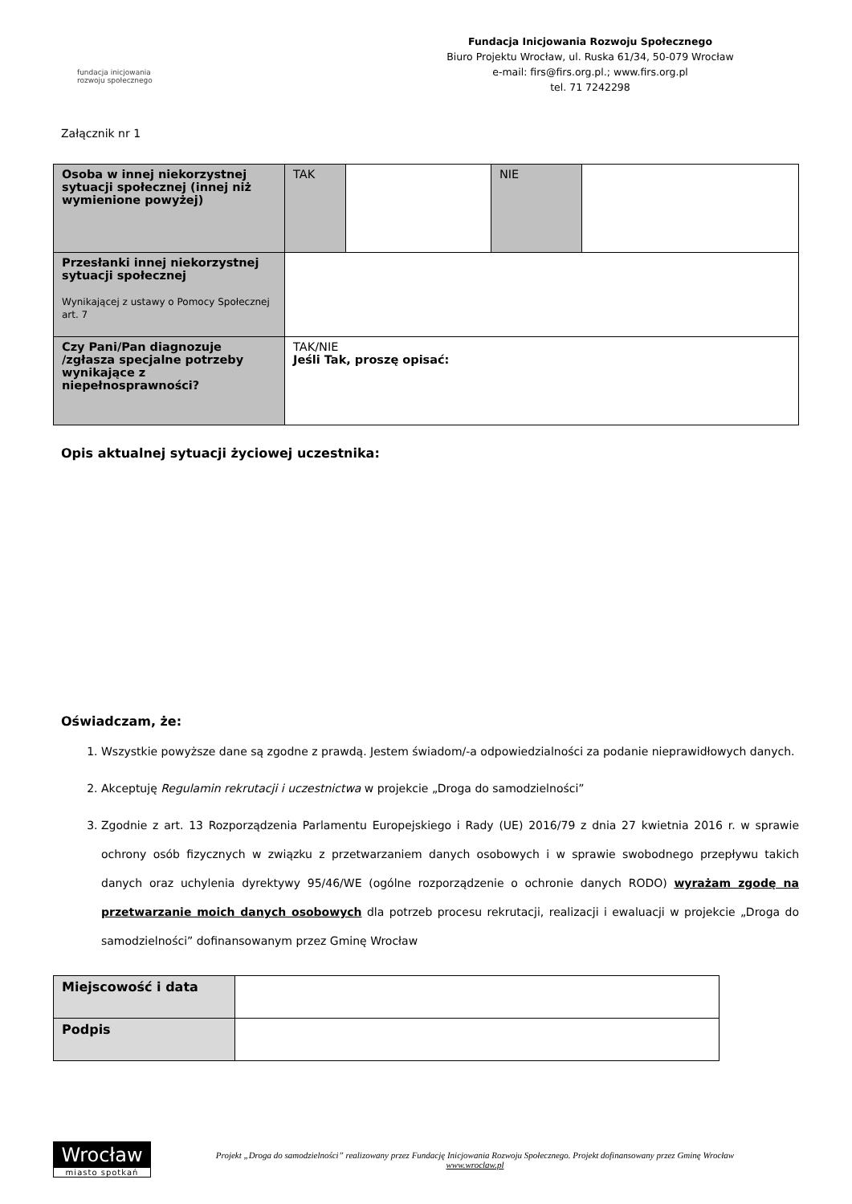fundacja inicjowania
rozwoju społecznego
Fundacja Inicjowania Rozwoju Społecznego
Biuro Projektu Wrocław, ul. Ruska 61/34, 50-079 Wrocław
e-mail: firs@firs.org.pl.; www.firs.org.pl
tel. 71 7242298
Załącznik nr 1
| Osoba w innej niekorzystnej sytuacji społecznej (innej niż wymienione powyżej) | TAK | | NIE | |
| Przesłanki innej niekorzystnej sytuacji społecznej Wynikającej z ustawy o Pomocy Społecznej art. 7 | | | | |
| Czy Pani/Pan diagnozuje /zgłasza specjalne potrzeby wynikające z niepełnosprawności? | TAK/NIE Jeśli Tak, proszę opisać: | | | |
Opis aktualnej sytuacji życiowej uczestnika:
Oświadczam, że:
1. Wszystkie powyższe dane są zgodne z prawdą. Jestem świadom/-a odpowiedzialności za podanie nieprawidłowych danych.
2. Akceptuję Regulamin rekrutacji i uczestnictwa w projekcie „Droga do samodzielności”
3. Zgodnie z art. 13 Rozporządzenia Parlamentu Europejskiego i Rady (UE) 2016/79 z dnia 27 kwietnia 2016 r. w sprawie ochrony osób fizycznych w związku z przetwarzaniem danych osobowych i w sprawie swobodnego przepływu takich danych oraz uchylenia dyrektywy 95/46/WE (ogólne rozporządzenie o ochronie danych RODO) wyrażam zgodę na przetwarzanie moich danych osobowych dla potrzeb procesu rekrutacji, realizacji i ewaluacji w projekcie „Droga do samodzielności” dofinansowanym przez Gminę Wrocław
| Miejscowość i data | |
| Podpis | |
Wrocław
miasto spotkań
Projekt „Droga do samodzielności” realizowany przez Fundację Inicjowania Rozwoju Społecznego. Projekt dofinansowany przez Gminę Wrocław
www.wroclaw.pl